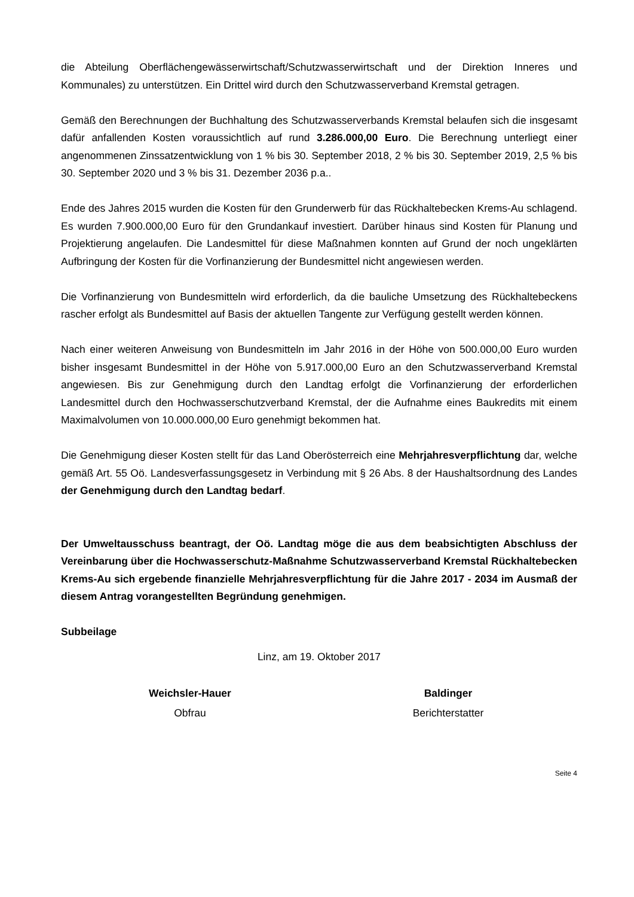die Abteilung Oberflächengewässerwirtschaft/Schutzwasserwirtschaft und der Direktion Inneres und Kommunales) zu unterstützen. Ein Drittel wird durch den Schutzwasserverband Kremstal getragen.
Gemäß den Berechnungen der Buchhaltung des Schutzwasserverbands Kremstal belaufen sich die insgesamt dafür anfallenden Kosten voraussichtlich auf rund 3.286.000,00 Euro. Die Berechnung unterliegt einer angenommenen Zinssatzentwicklung von 1 % bis 30. September 2018, 2 % bis 30. September 2019, 2,5 % bis 30. September 2020 und 3 % bis 31. Dezember 2036 p.a..
Ende des Jahres 2015 wurden die Kosten für den Grunderwerb für das Rückhaltebecken Krems-Au schlagend. Es wurden 7.900.000,00 Euro für den Grundankauf investiert. Darüber hinaus sind Kosten für Planung und Projektierung angelaufen. Die Landesmittel für diese Maßnahmen konnten auf Grund der noch ungeklärten Aufbringung der Kosten für die Vorfinanzierung der Bundesmittel nicht angewiesen werden.
Die Vorfinanzierung von Bundesmitteln wird erforderlich, da die bauliche Umsetzung des Rückhaltebeckens rascher erfolgt als Bundesmittel auf Basis der aktuellen Tangente zur Verfügung gestellt werden können.
Nach einer weiteren Anweisung von Bundesmitteln im Jahr 2016 in der Höhe von 500.000,00 Euro wurden bisher insgesamt Bundesmittel in der Höhe von 5.917.000,00 Euro an den Schutzwasserverband Kremstal angewiesen. Bis zur Genehmigung durch den Landtag erfolgt die Vorfinanzierung der erforderlichen Landesmittel durch den Hochwasserschutzverband Kremstal, der die Aufnahme eines Baukredits mit einem Maximalvolumen von 10.000.000,00 Euro genehmigt bekommen hat.
Die Genehmigung dieser Kosten stellt für das Land Oberösterreich eine Mehrjahresverpflichtung dar, welche gemäß Art. 55 Oö. Landesverfassungsgesetz in Verbindung mit § 26 Abs. 8 der Haushaltsordnung des Landes der Genehmigung durch den Landtag bedarf.
Der Umweltausschuss beantragt, der Oö. Landtag möge die aus dem beabsichtigten Abschluss der Vereinbarung über die Hochwasserschutz-Maßnahme Schutzwasserverband Kremstal Rückhaltebecken Krems-Au sich ergebende finanzielle Mehrjahresverpflichtung für die Jahre 2017 - 2034 im Ausmaß der diesem Antrag vorangestellten Begründung genehmigen.
Subbeilage
Linz, am 19. Oktober 2017
Weichsler-Hauer
Obfrau
Baldinger
Berichterstatter
Seite 4